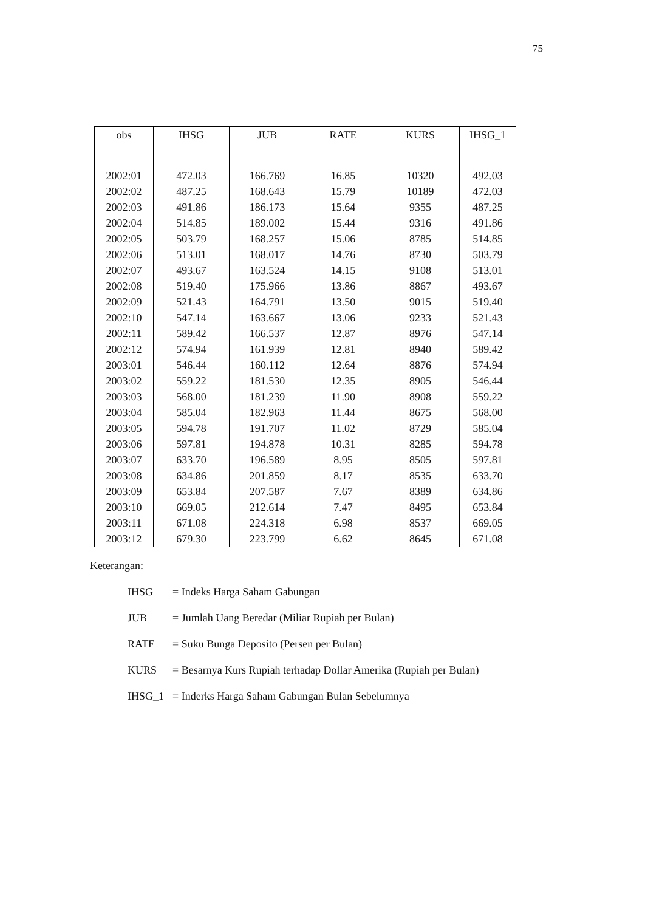75
| obs | IHSG | JUB | RATE | KURS | IHSG_1 |
| --- | --- | --- | --- | --- | --- |
| 2002:01 | 472.03 | 166.769 | 16.85 | 10320 | 492.03 |
| 2002:02 | 487.25 | 168.643 | 15.79 | 10189 | 472.03 |
| 2002:03 | 491.86 | 186.173 | 15.64 | 9355 | 487.25 |
| 2002:04 | 514.85 | 189.002 | 15.44 | 9316 | 491.86 |
| 2002:05 | 503.79 | 168.257 | 15.06 | 8785 | 514.85 |
| 2002:06 | 513.01 | 168.017 | 14.76 | 8730 | 503.79 |
| 2002:07 | 493.67 | 163.524 | 14.15 | 9108 | 513.01 |
| 2002:08 | 519.40 | 175.966 | 13.86 | 8867 | 493.67 |
| 2002:09 | 521.43 | 164.791 | 13.50 | 9015 | 519.40 |
| 2002:10 | 547.14 | 163.667 | 13.06 | 9233 | 521.43 |
| 2002:11 | 589.42 | 166.537 | 12.87 | 8976 | 547.14 |
| 2002:12 | 574.94 | 161.939 | 12.81 | 8940 | 589.42 |
| 2003:01 | 546.44 | 160.112 | 12.64 | 8876 | 574.94 |
| 2003:02 | 559.22 | 181.530 | 12.35 | 8905 | 546.44 |
| 2003:03 | 568.00 | 181.239 | 11.90 | 8908 | 559.22 |
| 2003:04 | 585.04 | 182.963 | 11.44 | 8675 | 568.00 |
| 2003:05 | 594.78 | 191.707 | 11.02 | 8729 | 585.04 |
| 2003:06 | 597.81 | 194.878 | 10.31 | 8285 | 594.78 |
| 2003:07 | 633.70 | 196.589 | 8.95 | 8505 | 597.81 |
| 2003:08 | 634.86 | 201.859 | 8.17 | 8535 | 633.70 |
| 2003:09 | 653.84 | 207.587 | 7.67 | 8389 | 634.86 |
| 2003:10 | 669.05 | 212.614 | 7.47 | 8495 | 653.84 |
| 2003:11 | 671.08 | 224.318 | 6.98 | 8537 | 669.05 |
| 2003:12 | 679.30 | 223.799 | 6.62 | 8645 | 671.08 |
Keterangan:
IHSG = Indeks Harga Saham Gabungan
JUB = Jumlah Uang Beredar (Miliar Rupiah per Bulan)
RATE = Suku Bunga Deposito (Persen per Bulan)
KURS = Besarnya Kurs Rupiah terhadap Dollar Amerika (Rupiah per Bulan)
IHSG_1 = Inderks Harga Saham Gabungan Bulan Sebelumnya